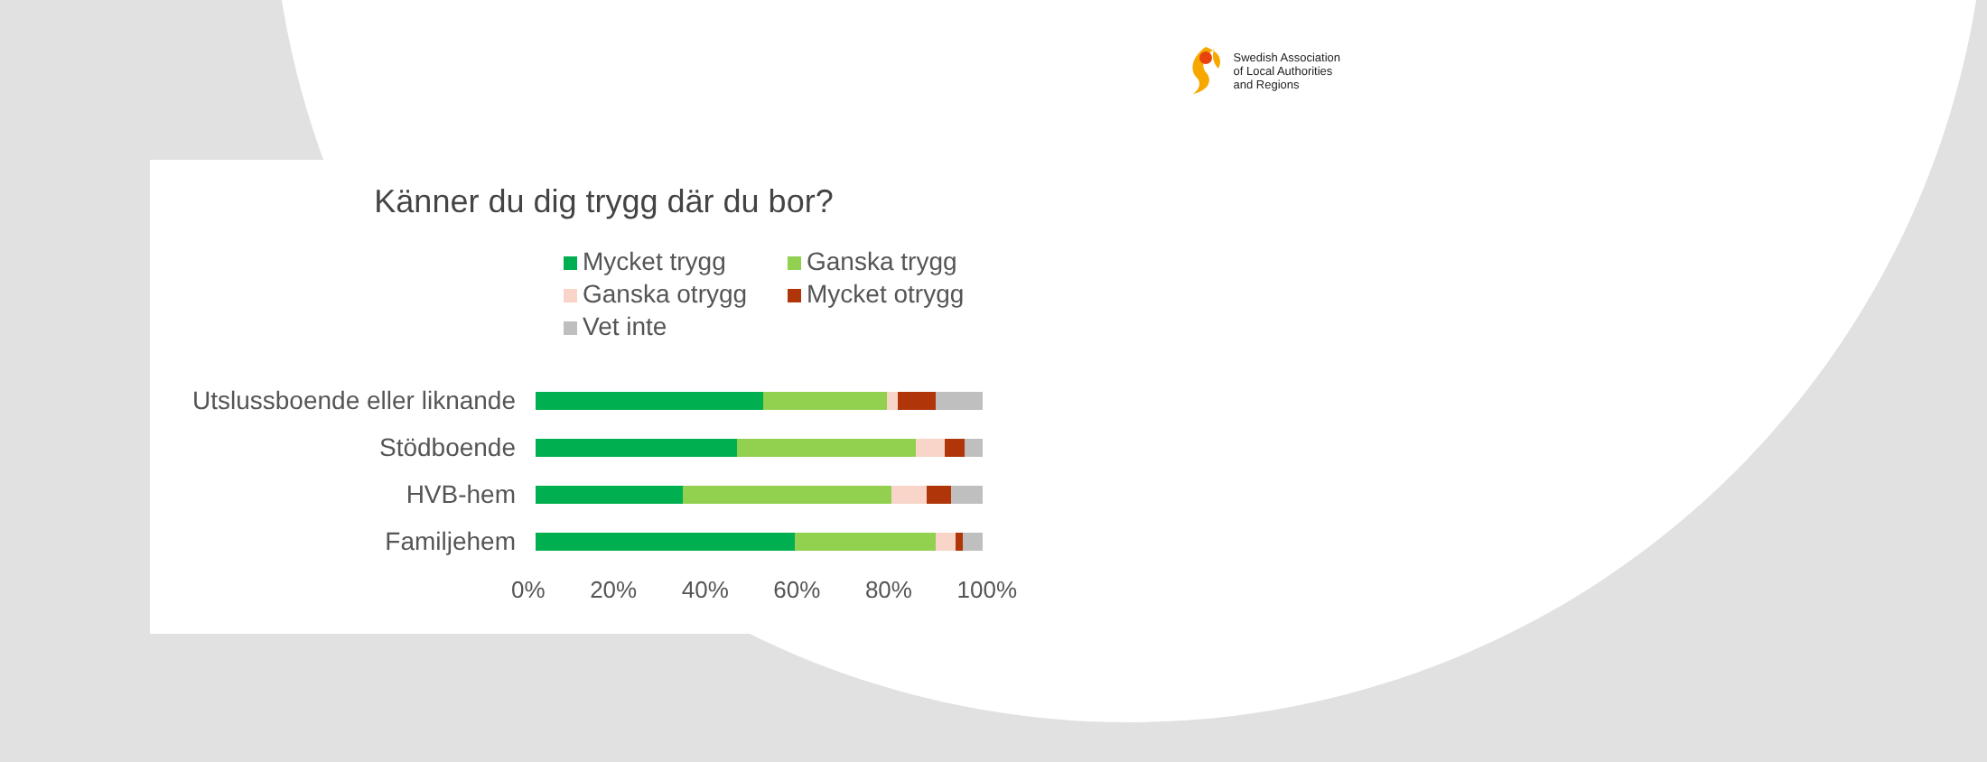Swedish Association
of Local Authorities
and Regions
Känner du dig trygg där du bor?
Mycket trygg
Ganska trygg
Ganska otrygg
Mycket otrygg
Vet inte
Utslussboende eller liknande
Stödboende
HVB-hem
Familjehem
0% 20% 40% 60% 80% 100%